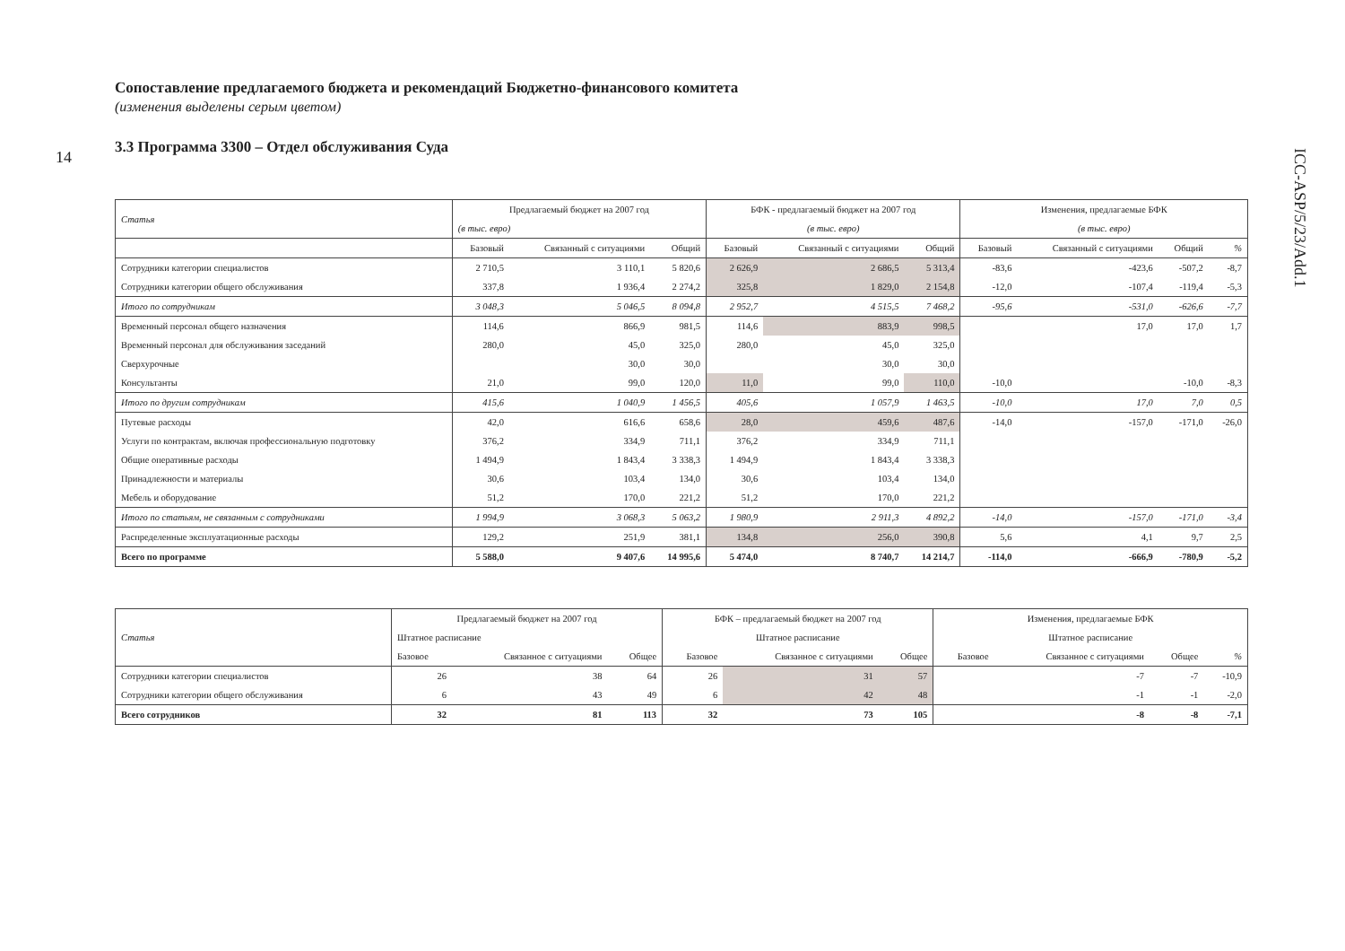14
ICC-ASP/5/23/Add.1
Сопоставление предлагаемого бюджета и рекомендаций Бюджетно-финансового комитета
(изменения выделены серым цветом)
3.3 Программа 3300 – Отдел обслуживания Суда
| Статья | Предлагаемый бюджет на 2007 год | | | БФК - предлагаемый бюджет на 2007 год | | | Изменения, предлагаемые БФК | | | |
| --- | --- | --- | --- | --- | --- | --- | --- | --- | --- | --- |
| | (в тыс. евро) | | | (в тыс. евро) | | | (в тыс. евро) | | | |
| | Базовый | Связанный с ситуациями | Общий | Базовый | Связанный с ситуациями | Общий | Базовый | Связанный с ситуациями | Общий | % |
| Сотрудники категории специалистов | 2 710,5 | 3 110,1 | 5 820,6 | 2 626,9 | 2 686,5 | 5 313,4 | -83,6 | -423,6 | -507,2 | -8,7 |
| Сотрудники категории общего обслуживания | 337,8 | 1 936,4 | 2 274,2 | 325,8 | 1 829,0 | 2 154,8 | -12,0 | -107,4 | -119,4 | -5,3 |
| Итого по сотрудникам | 3 048,3 | 5 046,5 | 8 094,8 | 2 952,7 | 4 515,5 | 7 468,2 | -95,6 | -531,0 | -626,6 | -7,7 |
| Временный персонал общего назначения | 114,6 | 866,9 | 981,5 | 114,6 | 883,9 | 998,5 | | 17,0 | 17,0 | 1,7 |
| Временный персонал для обслуживания заседаний | 280,0 | 45,0 | 325,0 | 280,0 | 45,0 | 325,0 | | | | |
| Сверхурочные | | 30,0 | 30,0 | | 30,0 | 30,0 | | | | |
| Консультанты | 21,0 | 99,0 | 120,0 | 11,0 | 99,0 | 110,0 | -10,0 | | -10,0 | -8,3 |
| Итого по другим сотрудникам | 415,6 | 1 040,9 | 1 456,5 | 405,6 | 1 057,9 | 1 463,5 | -10,0 | 17,0 | 7,0 | 0,5 |
| Путевые расходы | 42,0 | 616,6 | 658,6 | 28,0 | 459,6 | 487,6 | -14,0 | -157,0 | -171,0 | -26,0 |
| Услуги по контрактам, включая профессиональную подготовку | 376,2 | 334,9 | 711,1 | 376,2 | 334,9 | 711,1 | | | | |
| Общие оперативные расходы | 1 494,9 | 1 843,4 | 3 338,3 | 1 494,9 | 1 843,4 | 3 338,3 | | | | |
| Принадлежности и материалы | 30,6 | 103,4 | 134,0 | 30,6 | 103,4 | 134,0 | | | | |
| Мебель и оборудование | 51,2 | 170,0 | 221,2 | 51,2 | 170,0 | 221,2 | | | | |
| Итого по статьям, не связанным с сотрудниками | 1 994,9 | 3 068,3 | 5 063,2 | 1 980,9 | 2 911,3 | 4 892,2 | -14,0 | -157,0 | -171,0 | -3,4 |
| Распределенные эксплуатационные расходы | 129,2 | 251,9 | 381,1 | 134,8 | 256,0 | 390,8 | 5,6 | 4,1 | 9,7 | 2,5 |
| Всего по программе | 5 588,0 | 9 407,6 | 14 995,6 | 5 474,0 | 8 740,7 | 14 214,7 | -114,0 | -666,9 | -780,9 | -5,2 |
| Статья | Предлагаемый бюджет на 2007 год | | | БФК – предлагаемый бюджет на 2007 год | | | Изменения, предлагаемые БФК | | | |
| --- | --- | --- | --- | --- | --- | --- | --- | --- | --- | --- |
| | Штатное расписание | | | Штатное расписание | | | Штатное расписание | | | |
| | Базовое | Связанное с ситуациями | Общее | Базовое | Связанное с ситуациями | Общее | Базовое | Связанное с ситуациями | Общее | % |
| Сотрудники категории специалистов | 26 | 38 | 64 | 26 | 31 | 57 | | -7 | -7 | -10,9 |
| Сотрудники категории общего обслуживания | 6 | 43 | 49 | 6 | 42 | 48 | | -1 | -1 | -2,0 |
| Всего сотрудников | 32 | 81 | 113 | 32 | 73 | 105 | | -8 | -8 | -7,1 |